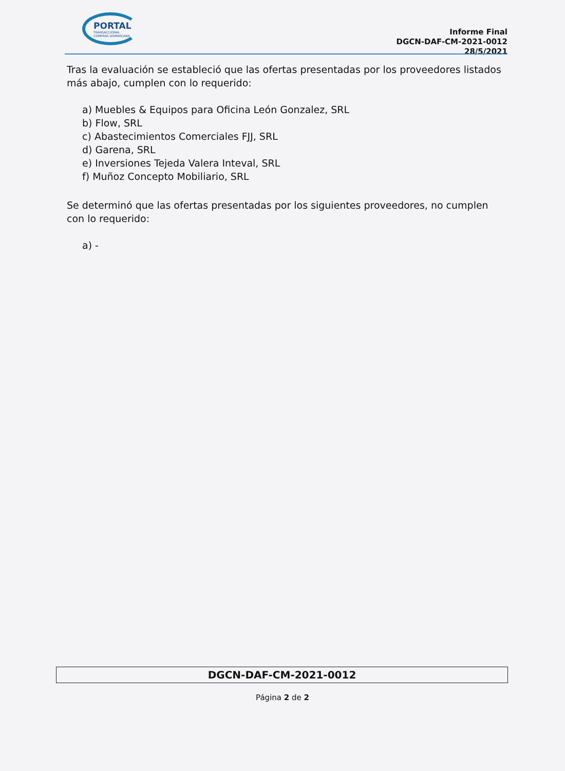PORTAL
TRANSACCIONAL
COMPRAS DOMINICANA
Informe Final
DGCN-DAF-CM-2021-0012
28/5/2021
Tras la evaluación se estableció que las ofertas presentadas por los proveedores listados más abajo, cumplen con lo requerido:
a) Muebles & Equipos para Oficina León Gonzalez, SRL
b) Flow, SRL
c) Abastecimientos Comerciales FJJ, SRL
d) Garena, SRL
e) Inversiones Tejeda Valera Inteval, SRL
f) Muñoz Concepto Mobiliario, SRL
Se determinó que las ofertas presentadas por los siguientes proveedores, no cumplen con lo requerido:
a) -
DGCN-DAF-CM-2021-0012
Página 2 de 2